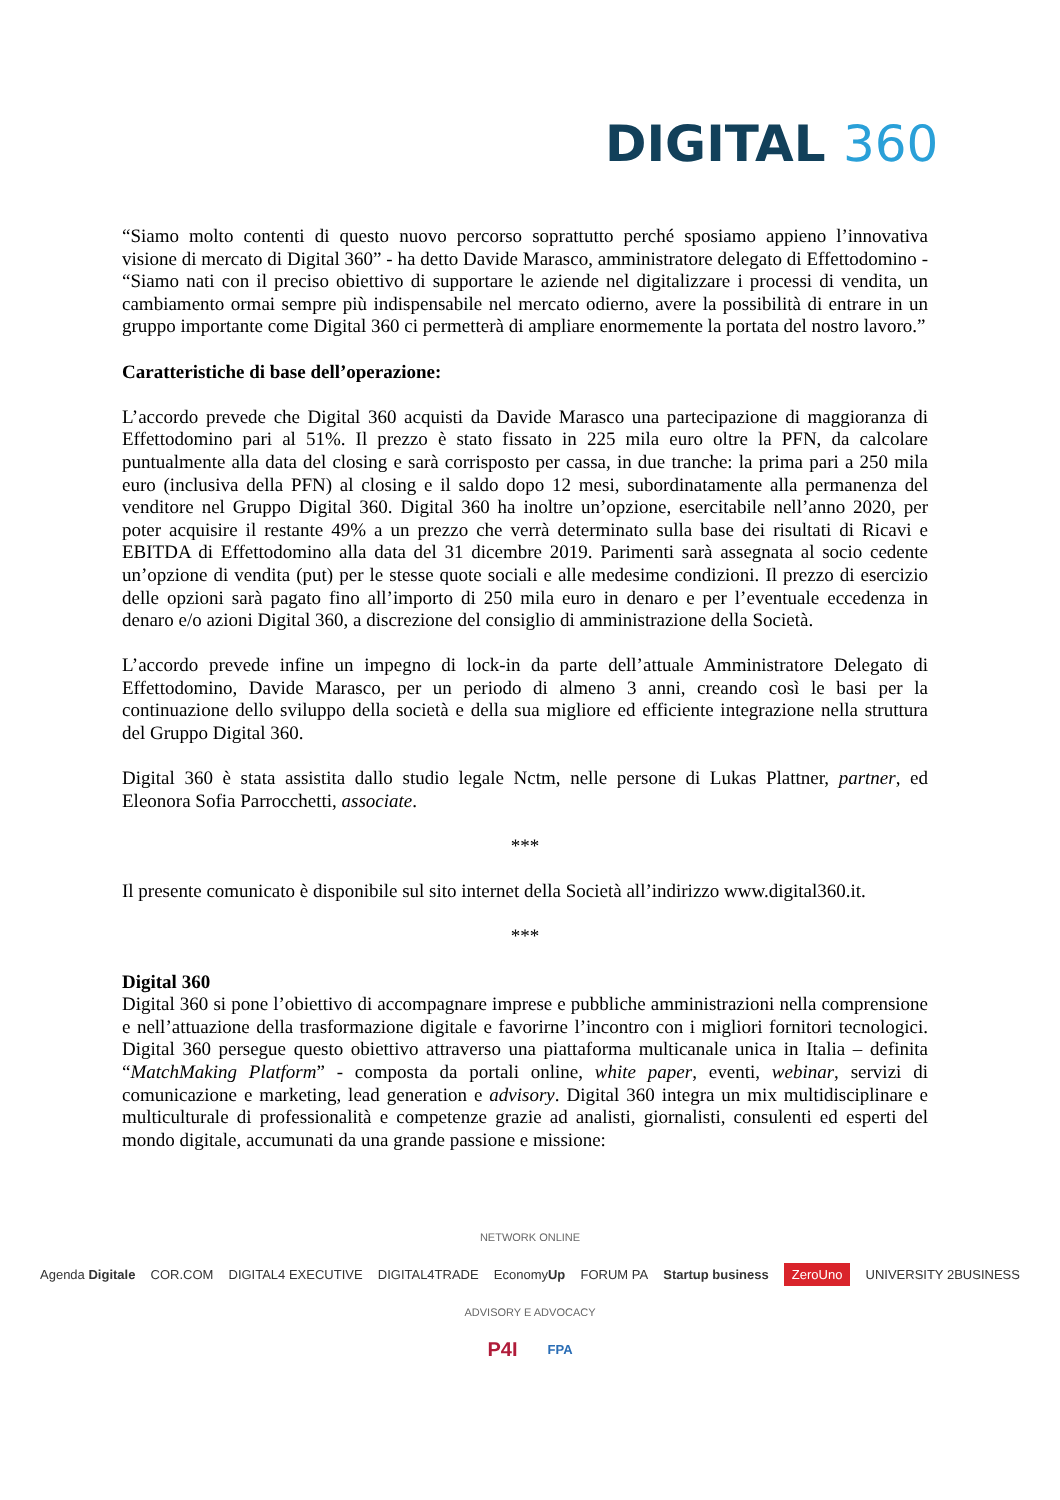DIGITAL 360
“Siamo molto contenti di questo nuovo percorso soprattutto perché sposiamo appieno l’innovativa visione di mercato di Digital 360” - ha detto Davide Marasco, amministratore delegato di Effettodomino - “Siamo nati con il preciso obiettivo di supportare le aziende nel digitalizzare i processi di vendita, un cambiamento ormai sempre più indispensabile nel mercato odierno, avere la possibilità di entrare in un gruppo importante come Digital 360 ci permetterà di ampliare enormemente la portata del nostro lavoro.”
Caratteristiche di base dell’operazione:
L’accordo prevede che Digital 360 acquisti da Davide Marasco una partecipazione di maggioranza di Effettodomino pari al 51%. Il prezzo è stato fissato in 225 mila euro oltre la PFN, da calcolare puntualmente alla data del closing e sarà corrisposto per cassa, in due tranche: la prima pari a 250 mila euro (inclusiva della PFN) al closing e il saldo dopo 12 mesi, subordinatamente alla permanenza del venditore nel Gruppo Digital 360. Digital 360 ha inoltre un’opzione, esercitabile nell’anno 2020, per poter acquisire il restante 49% a un prezzo che verrà determinato sulla base dei risultati di Ricavi e EBITDA di Effettodomino alla data del 31 dicembre 2019. Parimenti sarà assegnata al socio cedente un’opzione di vendita (put) per le stesse quote sociali e alle medesime condizioni. Il prezzo di esercizio delle opzioni sarà pagato fino all’importo di 250 mila euro in denaro e per l’eventuale eccedenza in denaro e/o azioni Digital 360, a discrezione del consiglio di amministrazione della Società.
L’accordo prevede infine un impegno di lock-in da parte dell’attuale Amministratore Delegato di Effettodomino, Davide Marasco, per un periodo di almeno 3 anni, creando così le basi per la continuazione dello sviluppo della società e della sua migliore ed efficiente integrazione nella struttura del Gruppo Digital 360.
Digital 360 è stata assistita dallo studio legale Nctm, nelle persone di Lukas Plattner, partner, ed Eleonora Sofia Parrocchetti, associate.
***
Il presente comunicato è disponibile sul sito internet della Società all’indirizzo www.digital360.it.
***
Digital 360
Digital 360 si pone l’obiettivo di accompagnare imprese e pubbliche amministrazioni nella comprensione e nell’attuazione della trasformazione digitale e favorirne l’incontro con i migliori fornitori tecnologici. Digital 360 persegue questo obiettivo attraverso una piattaforma multicanale unica in Italia – definita “MatchMaking Platform” - composta da portali online, white paper, eventi, webinar, servizi di comunicazione e marketing, lead generation e advisory. Digital 360 integra un mix multidisciplinare e multiculturale di professionalità e competenze grazie ad analisti, giornalisti, consulenti ed esperti del mondo digitale, accumunati da una grande passione e missione:
NETWORK ONLINE
Agenda Digitale COR.COM DIGITAL4 EXECUTIVE DIGITAL4TRADE EconomyUp FORUM PA Startup business ZeroUno UNIVERSITY 2BUSINESS
ADVISORY E ADVOCACY
P4I FPA